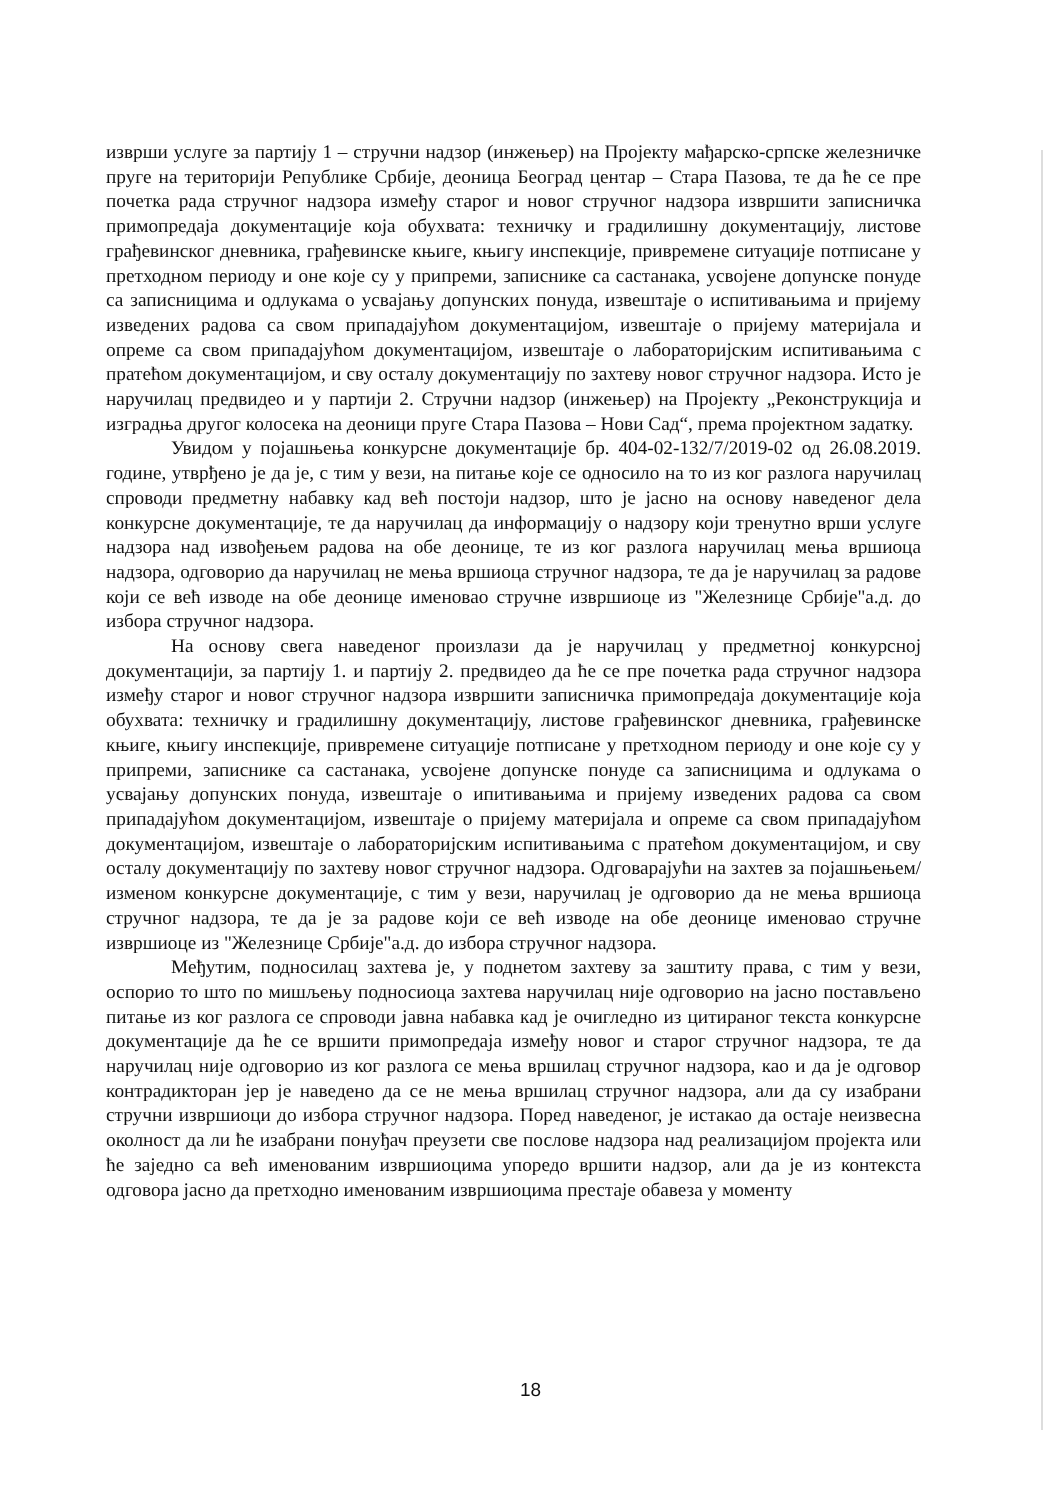изврши услуге за партију 1 – стручни надзор (инжењер) на Пројекту мађарско-српске железничке пруге на територији Републике Србије, деоница Београд центар – Стара Пазова, те да ће се пре почетка рада стручног надзора између старог и новог стручног надзора извршити записничка примопредаја документације која обухвата: техничку и градилишну документацију, листове грађевинског дневника, грађевинске књиге, књигу инспекције, привремене ситуације потписане у претходном периоду и оне које су у припреми, записнике са састанака, усвојене допунске понуде са записницима и одлукама о усвајању допунских понуда, извештаје о испитивањима и пријему изведених радова са свом припадајућом документацијом, извештаје о пријему материјала и опреме са свом припадајућом документацијом, извештаје о лабораторијским испитивањима с пратећом документацијом, и сву осталу документацију по захтеву новог стручног надзора. Исто је наручилац предвидео и у партији 2. Стручни надзор (инжењер) на Пројекту „Реконструкција и изградња другог колосека на деоници пруге Стара Пазова – Нови Сад“, према пројектном задатку.
Увидом у појашњења конкурсне документације бр. 404-02-132/7/2019-02 од 26.08.2019. године, утврђено је да је, с тим у вези, на питање које се односило на то из ког разлога наручилац спроводи предметну набавку кад већ постоји надзор, што је јасно на основу наведеног дела конкурсне документације, те да наручилац да информацију о надзору који тренутно врши услуге надзора над извођењем радова на обе деонице, те из ког разлога наручилац мења вршиоца надзора, одговорио да наручилац не мења вршиоца стручног надзора, те да је наручилац за радове који се већ изводе на обе деонице именовао стручне извршиоце из "Железнице Србије"а.д. до избора стручног надзора.
На основу свега наведеног произлази да је наручилац у предметној конкурсној документацији, за партију 1. и партију 2. предвидео да ће се пре почетка рада стручног надзора између старог и новог стручног надзора извршити записничка примопредаја документације која обухвата: техничку и градилишну документацију, листове грађевинског дневника, грађевинске књиге, књигу инспекције, привремене ситуације потписане у претходном периоду и оне које су у припреми, записнике са састанака, усвојене допунске понуде са записницима и одлукама о усвајању допунских понуда, извештаје о ипитивањима и пријему изведених радова са свом припадајућом документацијом, извештаје о пријему материјала и опреме са свом припадајућом документацијом, извештаје о лабораторијским испитивањима с пратећом документацијом, и сву осталу документацију по захтеву новог стручног надзора. Одговарајући на захтев за појашњењем/изменом конкурсне документације, с тим у вези, наручилац је одговорио да не мења вршиоца стручног надзора, те да је за радове који се већ изводе на обе деонице именовао стручне извршиоце из "Железнице Србије"а.д. до избора стручног надзора.
Међутим, подносилац захтева је, у поднетом захтеву за заштиту права, с тим у вези, оспорио то што по мишљењу подносиоца захтева наручилац није одговорио на јасно постављено питање из ког разлога се спроводи јавна набавка кад је очигледно из цитираног текста конкурсне документације да ће се вршити примопредаја између новог и старог стручног надзора, те да наручилац није одговорио из ког разлога се мења вршилац стручног надзора, као и да је одговор контрадикторан јер је наведено да се не мења вршилац стручног надзора, али да су изабрани стручни извршиоци до избора стручног надзора. Поред наведеног, је истакао да остаје неизвесна околност да ли ће изабрани понуђач преузети све послове надзора над реализацијом пројекта или ће заједно са већ именованим извршиоцима упоредо вршити надзор, али да је из контекста одговора јасно да претходно именованим извршиоцима престаје обавеза у моменту
18